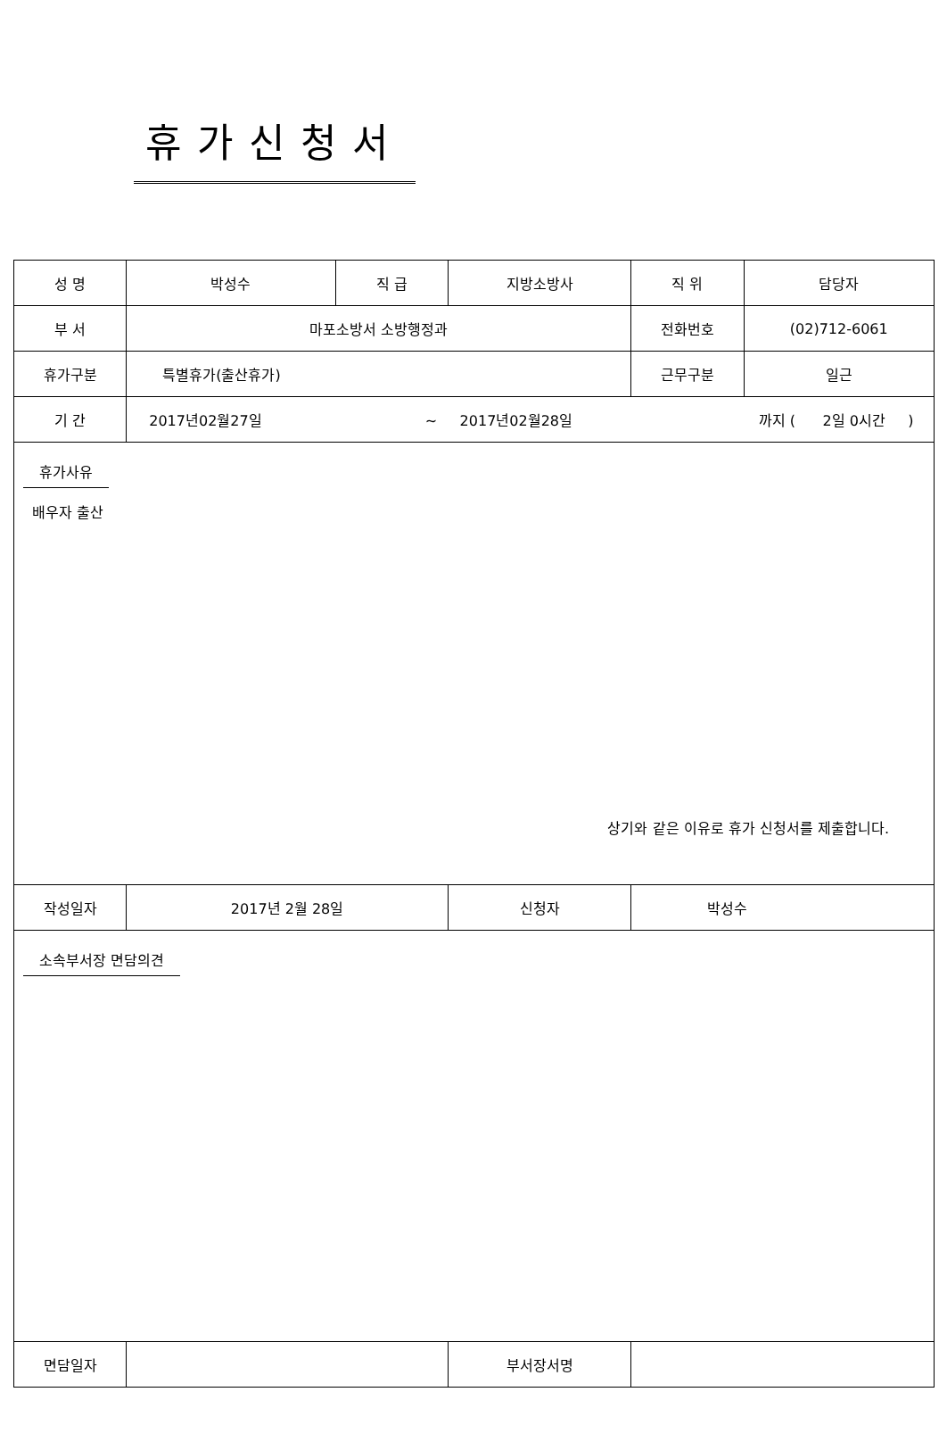휴가신청서
| 성 명 | 박성수 | 직 급 | 지방소방사 | 직 위 | 담당자 |
| 부 서 | 마포소방서 소방행정과 | | | 전화번호 | (02)712-6061 |
| 휴가구분 | 특별휴가(출산휴가) | | | 근무구분 | 일근 |
| 기 간 | 2017년02월27일 ~ 2017년02월28일 까지 ( 2일 0시간 ) | | | | |
| 휴가사유 배우자 출산 상기와 같은 이유로 휴가 신청서를 제출합니다. | | | | | |
| 작성일자 | 2017년 2월 28일 | | 신청자 | 박성수 | |
| 소속부서장 면담의견 | | | | | |
| 면담일자 | | | 부서장서명 | | |